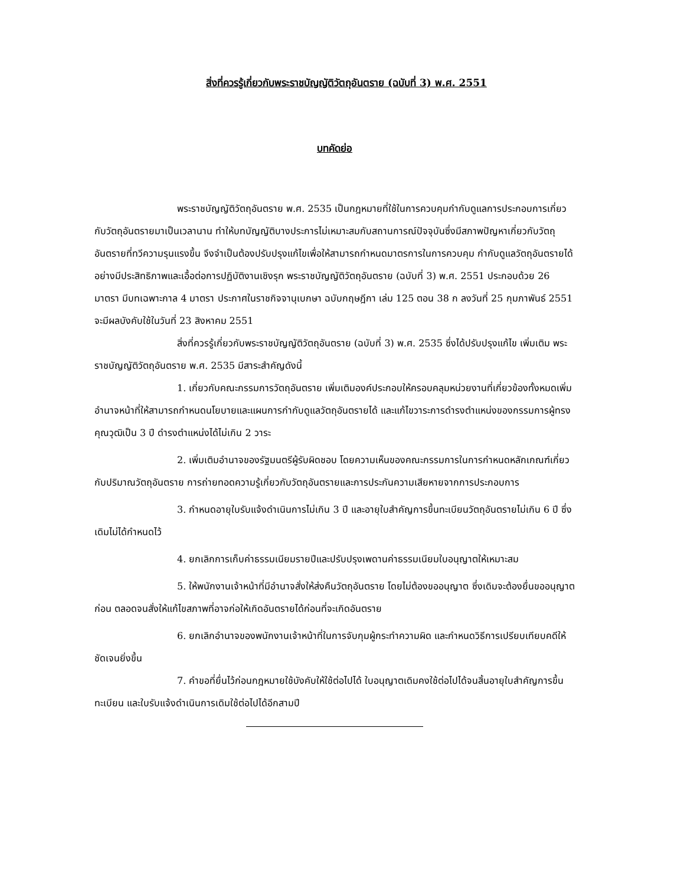สิ่งที่ควรรู้เกี่ยวกับพระราชบัญญัติวัตถุอันตราย (ฉบับที่ 3) พ.ศ. 2551
บทคัดย่อ
พระราชบัญญัติวัตถุอันตราย พ.ศ. 2535 เป็นกฎหมายที่ใช้ในการควบคุมกำกับดูแลการประกอบการเกี่ยวกับวัตถุอันตรายมาเป็นเวลานาน ทำให้บทบัญญัติบางประการไม่เหมาะสมกับสถานการณ์ปัจจุบันซึ่งมีสภาพปัญหาเกี่ยวกับวัตถุอันตรายที่ทวีความรุนแรงขึ้น จึงจำเป็นต้องปรับปรุงแก้ไขเพื่อให้สามารถกำหนดมาตรการในการควบคุม กำกับดูแลวัตถุอันตรายได้อย่างมีประสิทธิภาพและเอื้อต่อการปฏิบัติงานเชิงรุก พระราชบัญญัติวัตถุอันตราย (ฉบับที่ 3) พ.ศ. 2551 ประกอบด้วย 26 มาตรา มีบทเฉพาะกาล 4 มาตรา ประกาศในราชกิจจานุเบกษา ฉบับกฤษฎีกา เล่ม 125 ตอน 38 ก ลงวันที่ 25 กุมภาพันธ์ 2551 จะมีผลบังคับใช้ในวันที่ 23 สิงหาคม 2551
สิ่งที่ควรรู้เกี่ยวกับพระราชบัญญัติวัตถุอันตราย (ฉบับที่ 3) พ.ศ. 2535 ซึ่งได้ปรับปรุงแก้ไข เพิ่มเติม พระราชบัญญัติวัตถุอันตราย พ.ศ. 2535 มีสาระสำคัญดังนี้
1. เกี่ยวกับคณะกรรมการวัตถุอันตราย เพิ่มเติมองค์ประกอบให้ครอบคลุมหน่วยงานที่เกี่ยวข้องทั้งหมดเพิ่มอำนาจหน้าที่ให้สามารถกำหนดนโยบายและแผนการกำกับดูแลวัตถุอันตรายได้ และแก้ไขวาระการดำรงตำแหน่งของกรรมการผู้ทรงคุณวุฒิเป็น 3 ปี ดำรงตำแหน่งได้ไม่เกิน 2 วาระ
2. เพิ่มเติมอำนาจของรัฐมนตรีผู้รับผิดชอบ โดยความเห็นของคณะกรรมการในการกำหนดหลักเกณฑ์เกี่ยวกับปริมาณวัตถุอันตราย การถ่ายทอดความรู้เกี่ยวกับวัตถุอันตรายและการประกันความเสียหายจากการประกอบการ
3. กำหนดอายุใบรับแจ้งดำเนินการไม่เกิน 3 ปี และอายุใบสำคัญการขึ้นทะเบียนวัตถุอันตรายไม่เกิน 6 ปี ซึ่งเดิมไม่ได้กำหนดไว้
4. ยกเลิกการเก็บค่าธรรมเนียมรายปีและปรับปรุงเพดานค่าธรรมเนียมใบอนุญาตให้เหมาะสม
5. ให้พนักงานเจ้าหน้าที่มีอำนาจสั่งให้ส่งคืนวัตถุอันตราย โดยไม่ต้องขออนุญาต ซึ่งเดิมจะต้องยื่นขออนุญาตก่อน ตลอดจนสั่งให้แก้ไขสภาพที่อาจก่อให้เกิดอันตรายได้ก่อนที่จะเกิดอันตราย
6. ยกเลิกอำนาจของพนักงานเจ้าหน้าที่ในการจับกุมผู้กระทำความผิด และกำหนดวิธีการเปรียบเทียบคดีให้ชัดเจนยิ่งขึ้น
7. คำขอที่ยื่นไว้ก่อนกฎหมายใช้บังคับให้ใช้ต่อไปได้ ใบอนุญาตเดิมคงใช้ต่อไปได้จนสิ้นอายุใบสำคัญการขึ้นทะเบียน และใบรับแจ้งดำเนินการเดิมใช้ต่อไปได้อีกสามปี